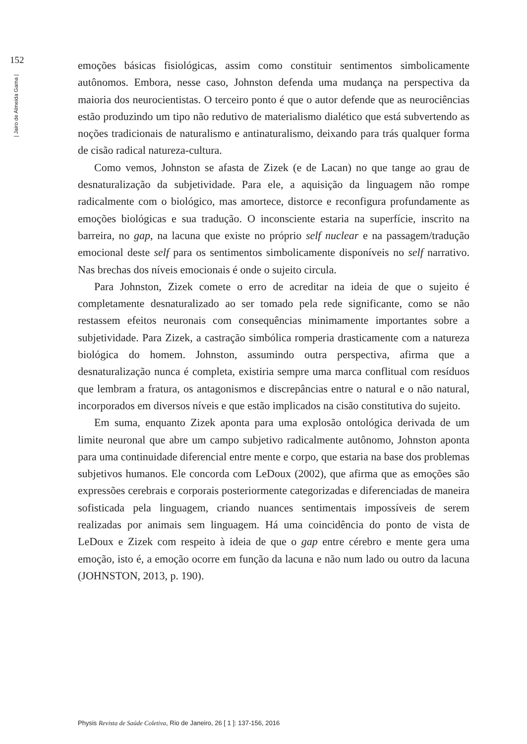152
| Jairo de Almeida Gama |
emoções básicas fisiológicas, assim como constituir sentimentos simbolicamente autônomos. Embora, nesse caso, Johnston defenda uma mudança na perspectiva da maioria dos neurocientistas. O terceiro ponto é que o autor defende que as neurociências estão produzindo um tipo não redutivo de materialismo dialético que está subvertendo as noções tradicionais de naturalismo e antinaturalismo, deixando para trás qualquer forma de cisão radical natureza-cultura.
Como vemos, Johnston se afasta de Zizek (e de Lacan) no que tange ao grau de desnaturalização da subjetividade. Para ele, a aquisição da linguagem não rompe radicalmente com o biológico, mas amortece, distorce e reconfigura profundamente as emoções biológicas e sua tradução. O inconsciente estaria na superfície, inscrito na barreira, no gap, na lacuna que existe no próprio self nuclear e na passagem/tradução emocional deste self para os sentimentos simbolicamente disponíveis no self narrativo. Nas brechas dos níveis emocionais é onde o sujeito circula.
Para Johnston, Zizek comete o erro de acreditar na ideia de que o sujeito é completamente desnaturalizado ao ser tomado pela rede significante, como se não restassem efeitos neuronais com consequências minimamente importantes sobre a subjetividade. Para Zizek, a castração simbólica romperia drasticamente com a natureza biológica do homem. Johnston, assumindo outra perspectiva, afirma que a desnaturalização nunca é completa, existiria sempre uma marca conflitual com resíduos que lembram a fratura, os antagonismos e discrepâncias entre o natural e o não natural, incorporados em diversos níveis e que estão implicados na cisão constitutiva do sujeito.
Em suma, enquanto Zizek aponta para uma explosão ontológica derivada de um limite neuronal que abre um campo subjetivo radicalmente autônomo, Johnston aponta para uma continuidade diferencial entre mente e corpo, que estaria na base dos problemas subjetivos humanos. Ele concorda com LeDoux (2002), que afirma que as emoções são expressões cerebrais e corporais posteriormente categorizadas e diferenciadas de maneira sofisticada pela linguagem, criando nuances sentimentais impossíveis de serem realizadas por animais sem linguagem. Há uma coincidência do ponto de vista de LeDoux e Zizek com respeito à ideia de que o gap entre cérebro e mente gera uma emoção, isto é, a emoção ocorre em função da lacuna e não num lado ou outro da lacuna (JOHNSTON, 2013, p. 190).
Physis Revista de Saúde Coletiva, Rio de Janeiro, 26 [ 1 ]: 137-156, 2016